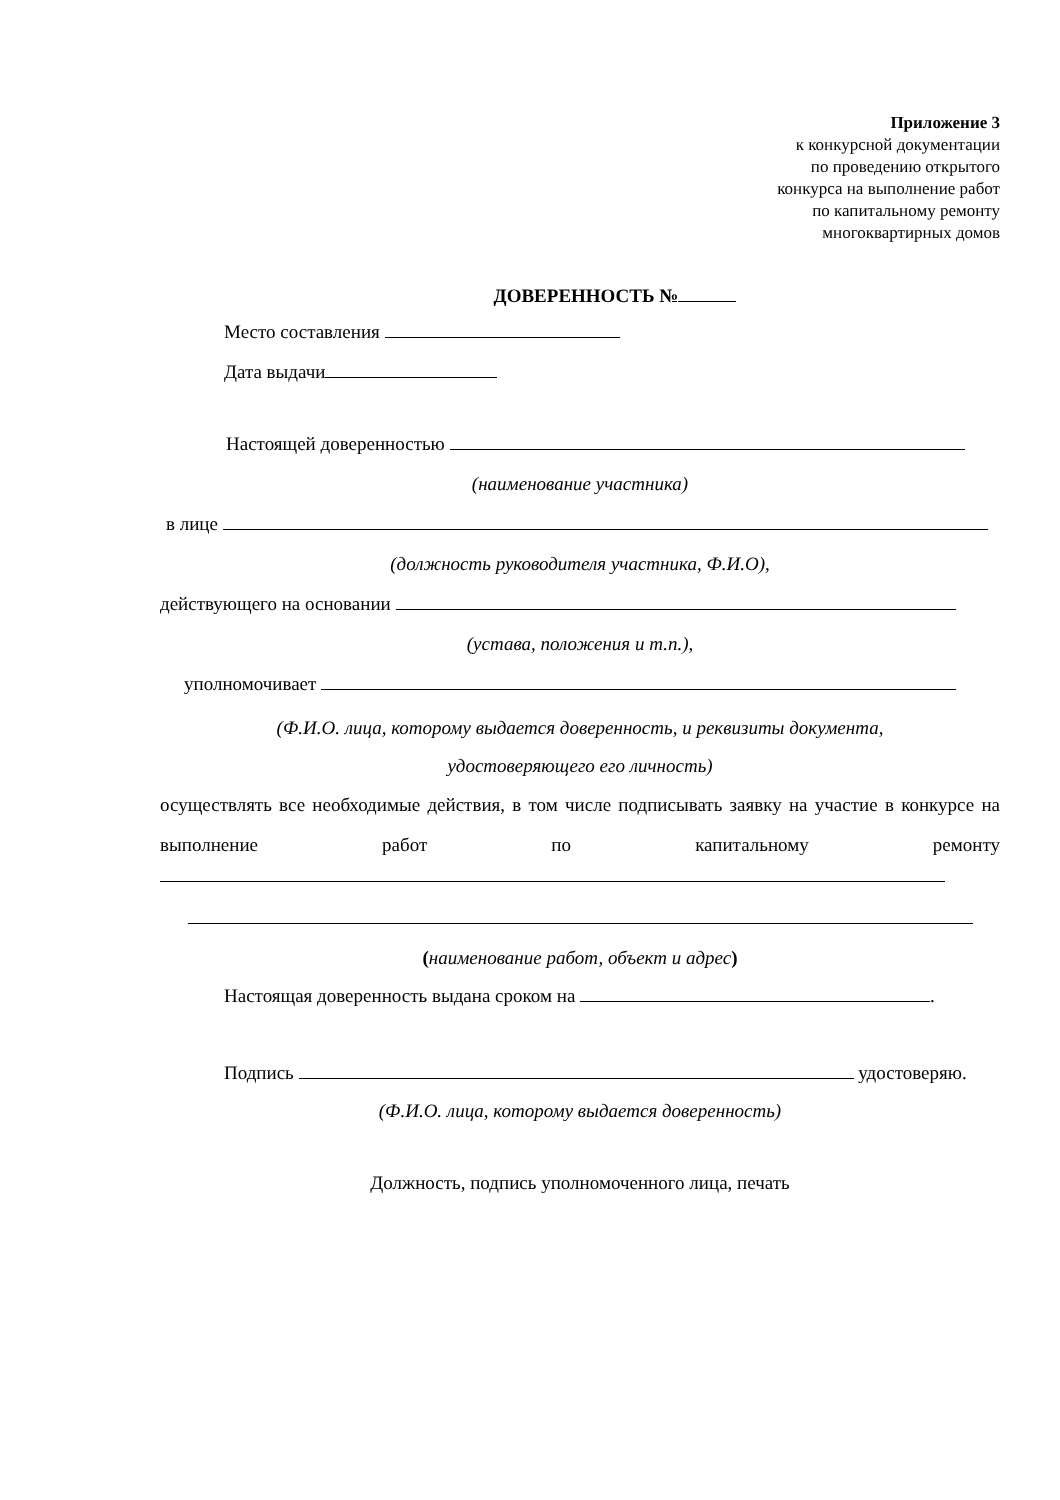Приложение 3
к конкурсной документации
по проведению открытого
конкурса на выполнение работ
по капитальному ремонту
многоквартирных домов
ДОВЕРЕННОСТЬ №
Место составления
Дата выдачи
Настоящей доверенностью
(наименование участника)
в лице
(должность руководителя участника, Ф.И.О),
действующего на основании
(устава, положения и т.п.),
уполномочивает
(Ф.И.О. лица, которому выдается доверенность, и реквизиты документа,
удостоверяющего его личность)
осуществлять все необходимые действия, в том числе подписывать заявку на участие в конкурсе на выполнение работ по капитальному ремонту
(наименование работ, объект и адрес)
Настоящая доверенность выдана сроком на .
Подпись удостоверяю.
(Ф.И.О. лица, которому выдается доверенность)
Должность, подпись уполномоченного лица, печать